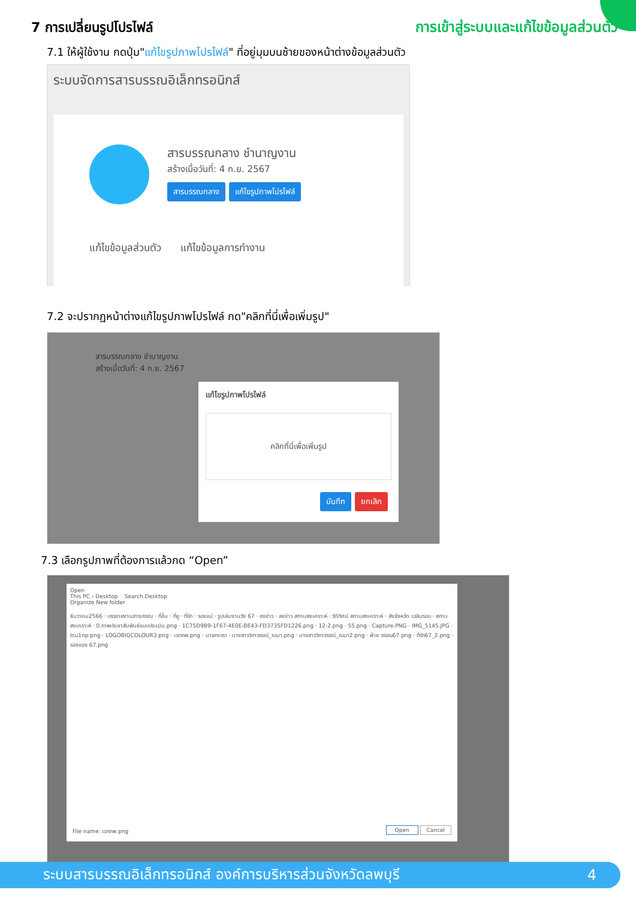7 การเปลี่ยนรูปโปรไฟล์ การเข้าสู่ระบบและแก้ไขข้อมูลส่วนตัว
7.1 ให้ผู้ใช้งาน กดปุ่ม"แก้ไขรูปภาพโปรไฟล์" ที่อยู่มุมบนซ้ายของหน้าต่างข้อมูลส่วนตัว
ระบบจัดการสารบรรณอิเล็กทรอนิกส์
สารบรรณกลาง ชำนาญงาน
สร้างเมื่อวันที่: 4 ก.ย. 2567
สารบรรณกลาง แก้ไขรูปภาพโปรไฟล์
แก้ไขข้อมูลส่วนตัว แก้ไขข้อมูลการทำงาน
7.2 จะปรากฏหน้าต่างแก้ไขรูปภาพโปรไฟล์ กด"คลิกที่นี่เพื่อเพิ่มรูป"
สารบรรณกลาง ชำนาญงาน
สร้างเมื่อวันที่: 4 ก.ย. 2567
แก้ไขรูปภาพโปรไฟล์
คลิกที่นี่เพื่อเพิ่มรูป
บันทึก ยกเลิก
7.3 เลือกรูปภาพที่ต้องการแล้วกด “Open”
Open
This PC › Desktop Search Desktop
Organize New folder
ธันวาคม2566 · บรรยายงานสารบรรณ · ที่อื่น · ที่ยู · ที่รัก · รองแม่ · รูปเล่มงานวัง 67 · ลงข่าว · ลงข่าว สถานสงเคราะห์ · วีดีทัศน์ สถานสงเคราะห์ · ส่งจังหวัด เฉลิมรอบ · สถานสงเคราะห์ · 0.ภาพประชาสัมพันธ์แบบประเมิน.png · 1C75D9B9-1F67-4E0E-BE43-FD3735FD1226.png · 12-2.png · 55.png · Capture.PNG · IMG_5145.JPG · Icu1np.png · LOGOBIGCOLOUR3.png · เอกภพ.png · นายกเบรา · นางสาววิภาวรรณ์_ณมา.png · นางสาววิภาวรรณ์_ณมา2.png · ฝ่าย วรรณ67.png · ที่รัก67_2.png · รองแจง 67.png
File name: เอกภพ.png Open Cancel
ระบบสารบรรณอิเล็กทรอนิกส์ องค์การบริหารส่วนจังหวัดลพบุรี 4